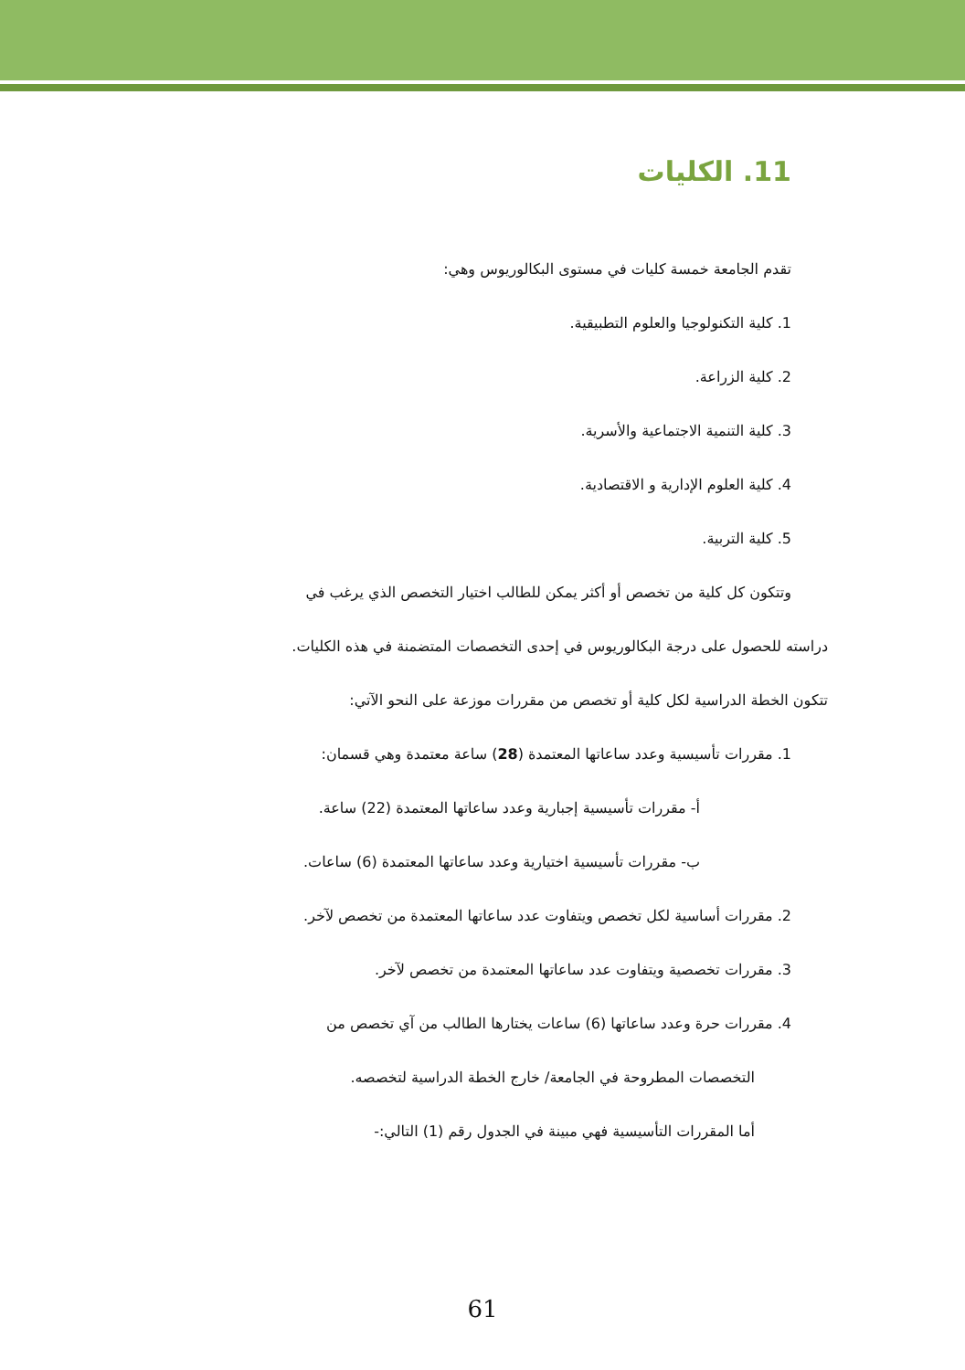11. الكليات
تقدم الجامعة خمسة كليات في مستوى البكالوريوس وهي:
1. كلية التكنولوجيا والعلوم التطبيقية.
2. كلية الزراعة.
3. كلية التنمية الاجتماعية والأسرية.
4. كلية العلوم الإدارية و الاقتصادية.
5. كلية التربية.
وتتكون كل كلية من تخصص أو أكثر يمكن للطالب اختيار التخصص الذي يرغب في
دراسته للحصول على درجة البكالوريوس في إحدى التخصصات المتضمنة في هذه الكليات.
تتكون الخطة الدراسية لكل كلية أو تخصص من مقررات موزعة على النحو الآتي:
1. مقررات تأسيسية وعدد ساعاتها المعتمدة (28) ساعة معتمدة وهي قسمان:
أ- مقررات تأسيسية إجبارية وعدد ساعاتها المعتمدة (22) ساعة.
ب- مقررات تأسيسية اختيارية وعدد ساعاتها المعتمدة (6) ساعات.
2. مقررات أساسية لكل تخصص ويتفاوت عدد ساعاتها المعتمدة من تخصص لآخر.
3. مقررات تخصصية ويتفاوت عدد ساعاتها المعتمدة من تخصص لآخر.
4. مقررات حرة وعدد ساعاتها (6) ساعات يختارها الطالب من آي تخصص من
التخصصات المطروحة في الجامعة/ خارج الخطة الدراسية لتخصصه.
أما المقررات التأسيسية فهي مبينة في الجدول رقم (1) التالي:-
61